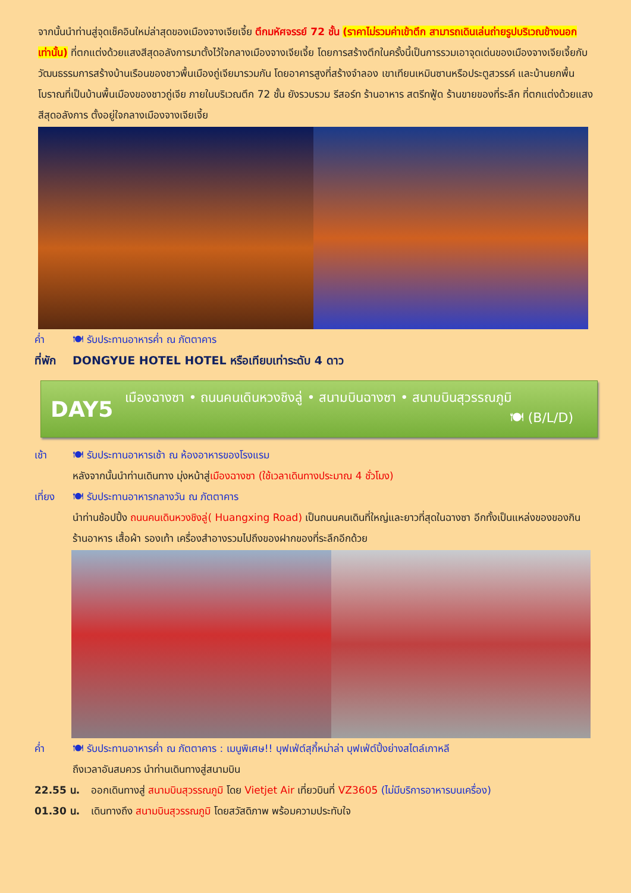จากนั้นนำท่านสู่จุดเช็คอินใหม่ล่าสุดของเมืองจางเจียเจี้ย ตึกมหัศจรรย์ 72 ชั้น (ราคาไม่รวมค่าเข้าตึก สามารถเดินเล่นถ่ายรูปบริเวณข้างนอกเท่านั้น) ที่ตกแต่งด้วยแสงสีสุดอลังการมาตั้งไว้ใจกลางเมืองจางเจียเจี้ย โดยการสร้างตึกในครั้งนี้เป็นการรวมเอาจุดเด่นของเมืองจางเจียเจี้ยกับวัฒนธรรมการสร้างบ้านเรือนของชาวพื้นเมืองถู่เจียมารวมกัน โดยอาคารสูงที่สร้างจำลอง เขาเทียนเหมินซานหรือประตูสวรรค์ และบ้านยกพื้นโบราณที่เป็นบ้านพื้นเมืองของชาวถู่เจีย ภายในบริเวณตึก 72 ชั้น ยังรวบรวม รีสอร์ท ร้านอาหาร สตรีทฟู้ด ร้านขายของที่ระลึก ที่ตกแต่งด้วยแสงสีสุดอลังการ ตั้งอยู่ใจกลางเมืองจางเจียเจี้ย
ค่ำ 🍽 รับประทานอาหารค่ำ ณ ภัตตาคาร
ที่พัก DONGYUE HOTEL HOTEL หรือเทียบเท่าระดับ 4 ดาว
DAY5
เมืองฉางซา • ถนนคนเดินหวงชิงลู่ • สนามบินฉางซา • สนามบินสุวรรณภูมิ
🍽 (B/L/D)
เช้า 🍽 รับประทานอาหารเช้า ณ ห้องอาหารของโรงแรม
หลังจากนั้นนำท่านเดินทาง มุ่งหน้าสู่เมืองฉางซา (ใช้เวลาเดินทางประมาณ 4 ชั่วโมง)
เที่ยง 🍽 รับประทานอาหารกลางวัน ณ ภัตตาคาร
นำท่านช้อปปิ้ง ถนนคนเดินหวงชิงลู่( Huangxing Road) เป็นถนนคนเดินที่ใหญ่และยาวที่สุดในฉางซา อีกทั้งเป็นแหล่งของของกิน ร้านอาหาร เสื้อผ้า รองเท้า เครื่องสำอางรวมไปถึงของฝากของที่ระลึกอีกด้วย
ค่ำ 🍽 รับประทานอาหารค่ำ ณ ภัตตาคาร : เมนูพิเศษ!! บุฟเฟ่ต์สุกี้หม่าล่า บุฟเฟ่ต์ปิ้งย่างสไตล์เกาหลี
ถึงเวลาอันสมควร นำท่านเดินทางสู่สนามบิน
22.55 น. ออกเดินทางสู่ สนามบินสุวรรณภูมิ โดย Vietjet Air เที่ยวบินที่ VZ3605 (ไม่มีบริการอาหารบนเครื่อง)
01.30 น. เดินทางถึง สนามบินสุวรรณภูมิ โดยสวัสดิภาพ พร้อมความประทับใจ